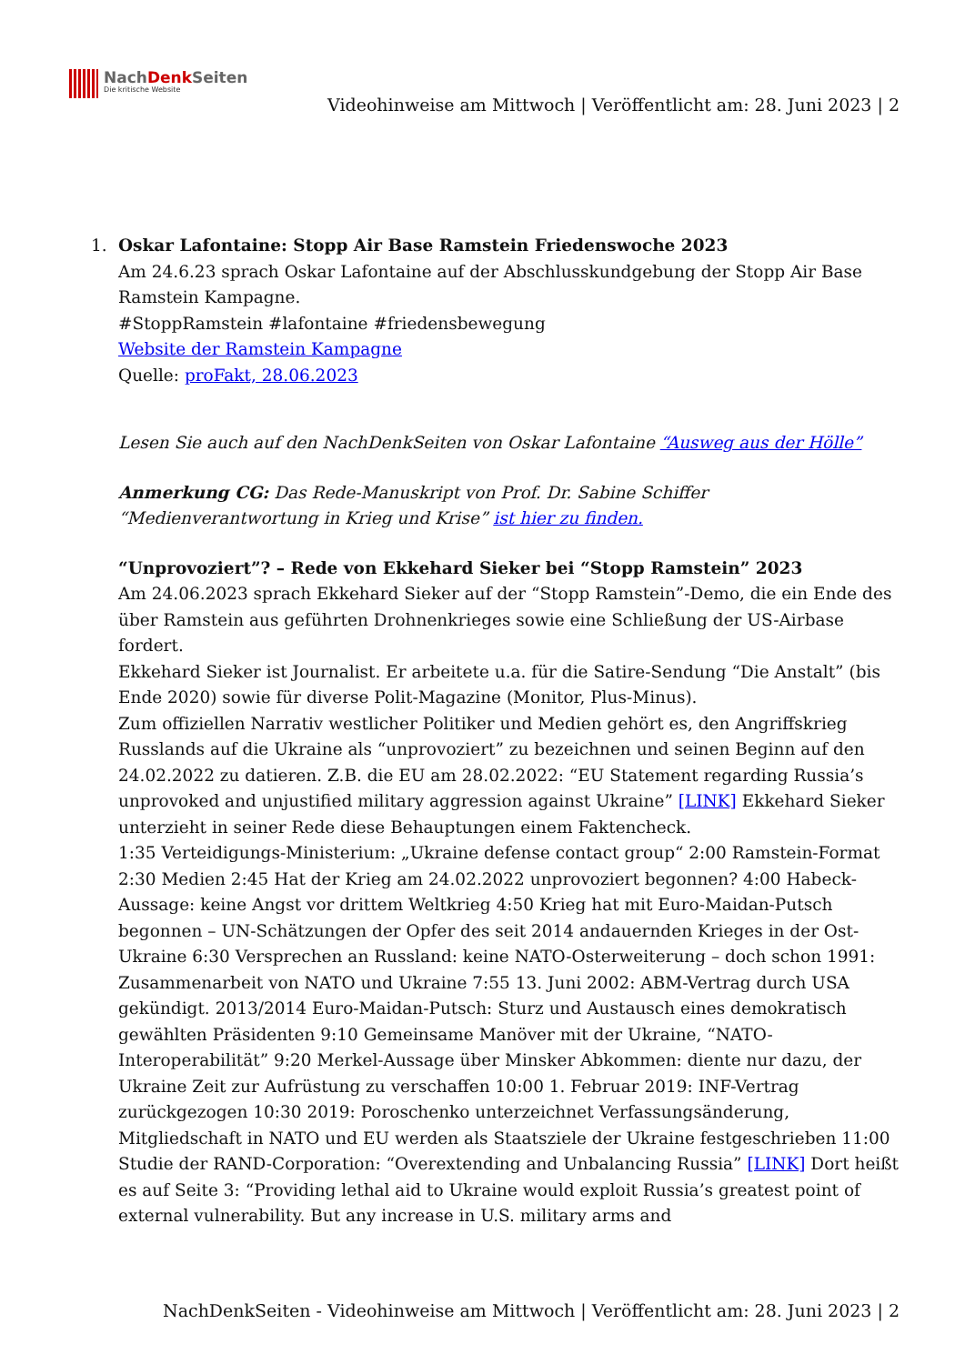NachDenk Seiten
Die kritische Website
Videohinweise am Mittwoch | Veröffentlicht am: 28. Juni 2023 | 2
1.
Oskar Lafontaine: Stopp Air Base Ramstein Friedenswoche 2023
Am 24.6.23 sprach Oskar Lafontaine auf der Abschlusskundgebung der Stopp Air Base Ramstein Kampagne.
#StoppRamstein #lafontaine #friedensbewegung
Website der Ramstein Kampagne
Quelle: proFakt, 28.06.2023
Lesen Sie auch auf den NachDenkSeiten von Oskar Lafontaine “Ausweg aus der Hölle”
Anmerkung CG: Das Rede-Manuskript von Prof. Dr. Sabine Schiffer “Medienverantwortung in Krieg und Krise” ist hier zu finden.
“Unprovoziert”? – Rede von Ekkehard Sieker bei “Stopp Ramstein” 2023
Am 24.06.2023 sprach Ekkehard Sieker auf der “Stopp Ramstein”-Demo, die ein Ende des über Ramstein aus geführten Drohnenkrieges sowie eine Schließung der US-Airbase fordert.
Ekkehard Sieker ist Journalist. Er arbeitete u.a. für die Satire-Sendung “Die Anstalt” (bis Ende 2020) sowie für diverse Polit-Magazine (Monitor, Plus-Minus).
Zum offiziellen Narrativ westlicher Politiker und Medien gehört es, den Angriffskrieg Russlands auf die Ukraine als “unprovoziert” zu bezeichnen und seinen Beginn auf den 24.02.2022 zu datieren. Z.B. die EU am 28.02.2022: “EU Statement regarding Russia’s unprovoked and unjustified military aggression against Ukraine” [LINK] Ekkehard Sieker unterzieht in seiner Rede diese Behauptungen einem Faktencheck.
1:35 Verteidigungs-Ministerium: „Ukraine defense contact group“ 2:00 Ramstein-Format 2:30 Medien 2:45 Hat der Krieg am 24.02.2022 unprovoziert begonnen? 4:00 Habeck-Aussage: keine Angst vor drittem Weltkrieg 4:50 Krieg hat mit Euro-Maidan-Putsch begonnen – UN-Schätzungen der Opfer des seit 2014 andauernden Krieges in der Ost-Ukraine 6:30 Versprechen an Russland: keine NATO-Osterweiterung – doch schon 1991: Zusammenarbeit von NATO und Ukraine 7:55 13. Juni 2002: ABM-Vertrag durch USA gekündigt. 2013/2014 Euro-Maidan-Putsch: Sturz und Austausch eines demokratisch gewählten Präsidenten 9:10 Gemeinsame Manöver mit der Ukraine, “NATO-Interoperabilität” 9:20 Merkel-Aussage über Minsker Abkommen: diente nur dazu, der Ukraine Zeit zur Aufrüstung zu verschaffen 10:00 1. Februar 2019: INF-Vertrag zurückgezogen 10:30 2019: Poroschenko unterzeichnet Verfassungsänderung, Mitgliedschaft in NATO und EU werden als Staatsziele der Ukraine festgeschrieben 11:00 Studie der RAND-Corporation: “Overextending and Unbalancing Russia” [LINK] Dort heißt es auf Seite 3: “Providing lethal aid to Ukraine would exploit Russia’s greatest point of external vulnerability. But any increase in U.S. military arms and
NachDenkSeiten - Videohinweise am Mittwoch | Veröffentlicht am: 28. Juni 2023 | 2